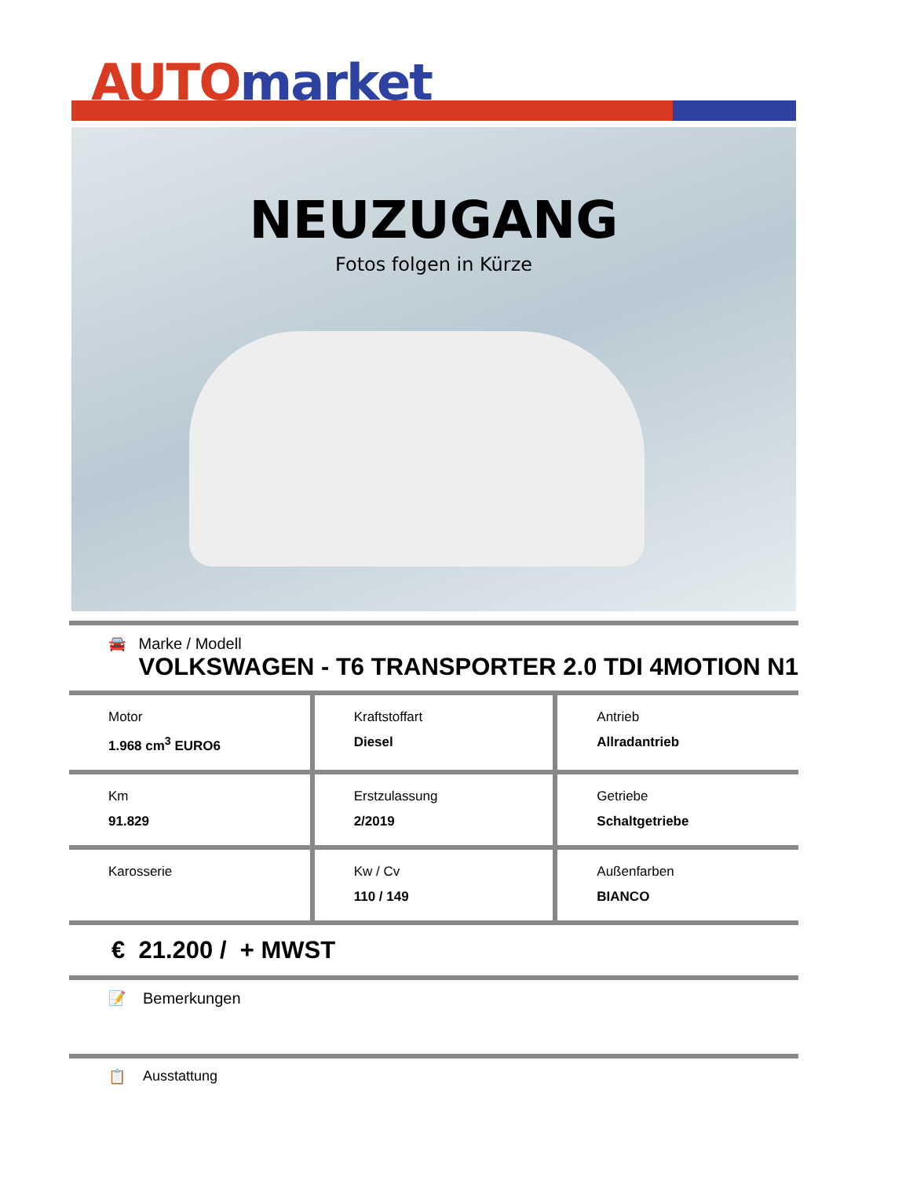AUTO market
NEUZUGANG
Fotos folgen in Kürze
🚘 Marke / Modell
VOLKSWAGEN - T6 TRANSPORTER 2.0 TDI 4MOTION N1
| Motor 1.968 cm<sup>3</sup> EURO6 | Kraftstoffart Diesel | Antrieb Allradantrieb |
| Km 91.829 | Erstzulassung 2/2019 | Getriebe Schaltgetriebe |
| Karosserie | Kw / Cv 110 / 149 | Außenfarben BIANCO |
€ 21.200 / + MWST
📝 Bemerkungen
📋 Ausstattung